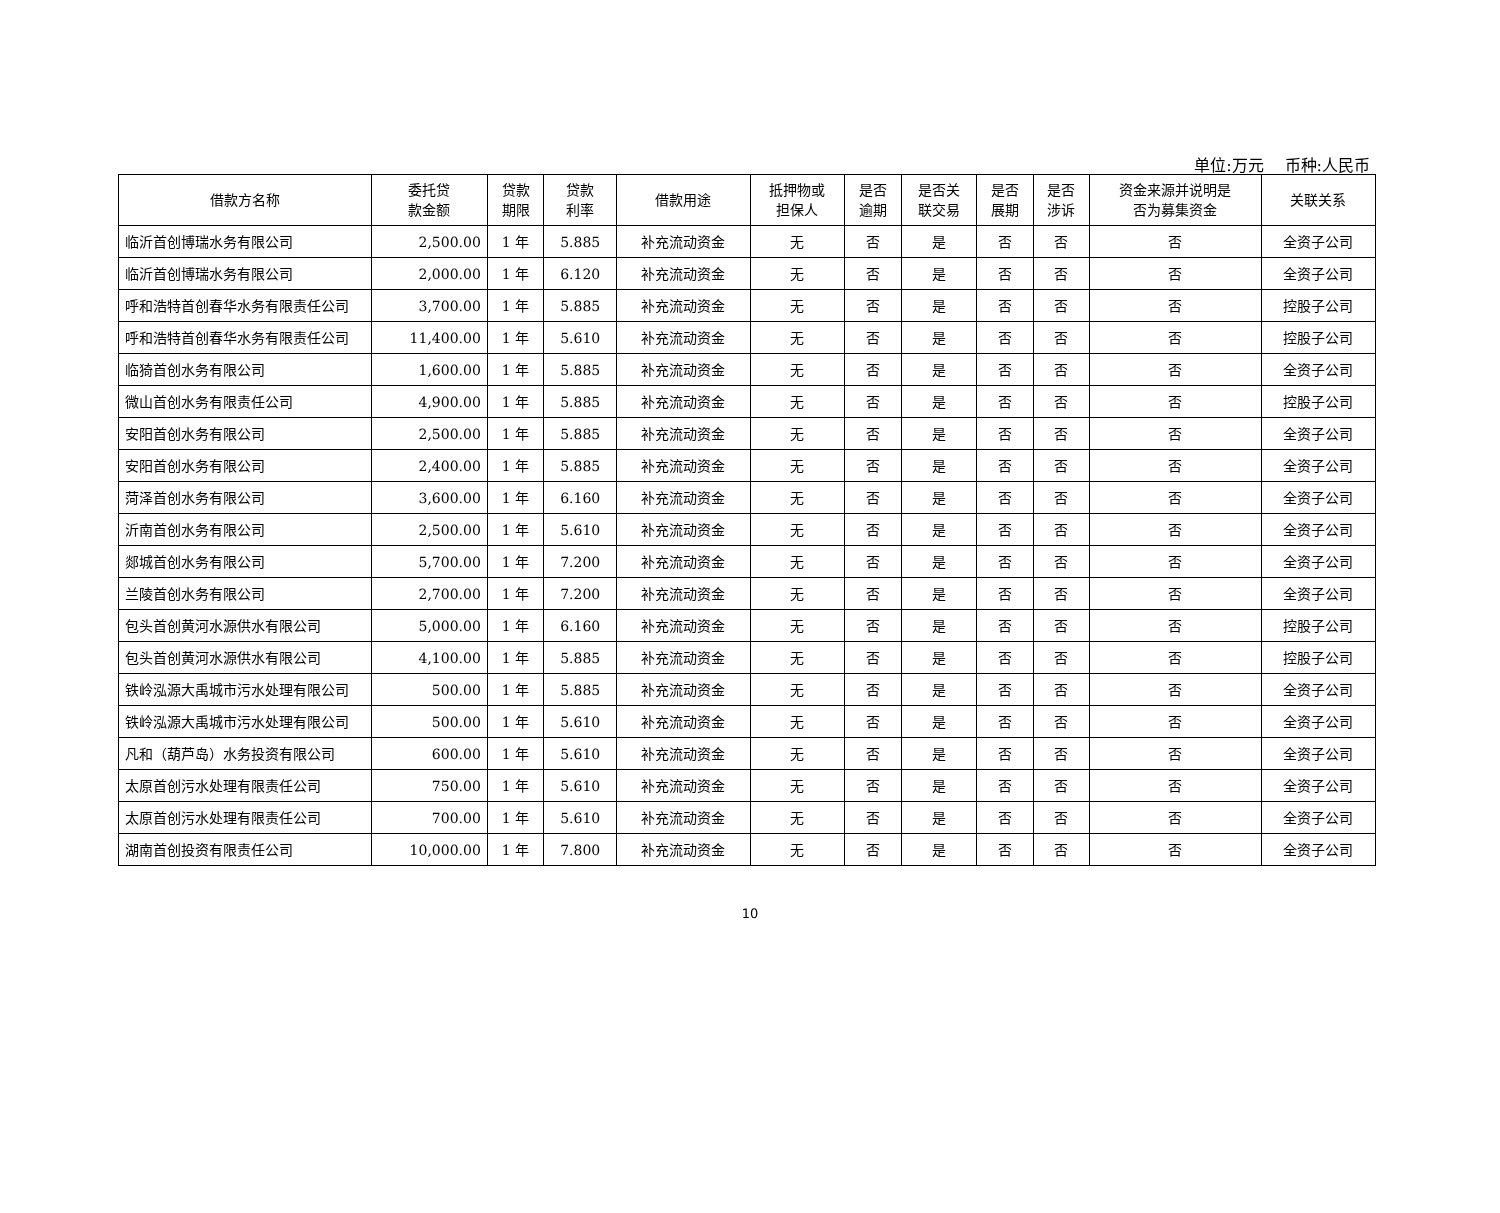单位:万元　 币种:人民币
| 借款方名称 | 委托贷 款金额 | 贷款 期限 | 贷款 利率 | 借款用途 | 抵押物或 担保人 | 是否 逾期 | 是否关 联交易 | 是否 展期 | 是否 涉诉 | 资金来源并说明是 否为募集资金 | 关联关系 |
| --- | --- | --- | --- | --- | --- | --- | --- | --- | --- | --- | --- |
| 临沂首创博瑞水务有限公司 | 2,500.00 | 1 年 | 5.885 | 补充流动资金 | 无 | 否 | 是 | 否 | 否 | 否 | 全资子公司 |
| 临沂首创博瑞水务有限公司 | 2,000.00 | 1 年 | 6.120 | 补充流动资金 | 无 | 否 | 是 | 否 | 否 | 否 | 全资子公司 |
| 呼和浩特首创春华水务有限责任公司 | 3,700.00 | 1 年 | 5.885 | 补充流动资金 | 无 | 否 | 是 | 否 | 否 | 否 | 控股子公司 |
| 呼和浩特首创春华水务有限责任公司 | 11,400.00 | 1 年 | 5.610 | 补充流动资金 | 无 | 否 | 是 | 否 | 否 | 否 | 控股子公司 |
| 临猗首创水务有限公司 | 1,600.00 | 1 年 | 5.885 | 补充流动资金 | 无 | 否 | 是 | 否 | 否 | 否 | 全资子公司 |
| 微山首创水务有限责任公司 | 4,900.00 | 1 年 | 5.885 | 补充流动资金 | 无 | 否 | 是 | 否 | 否 | 否 | 控股子公司 |
| 安阳首创水务有限公司 | 2,500.00 | 1 年 | 5.885 | 补充流动资金 | 无 | 否 | 是 | 否 | 否 | 否 | 全资子公司 |
| 安阳首创水务有限公司 | 2,400.00 | 1 年 | 5.885 | 补充流动资金 | 无 | 否 | 是 | 否 | 否 | 否 | 全资子公司 |
| 菏泽首创水务有限公司 | 3,600.00 | 1 年 | 6.160 | 补充流动资金 | 无 | 否 | 是 | 否 | 否 | 否 | 全资子公司 |
| 沂南首创水务有限公司 | 2,500.00 | 1 年 | 5.610 | 补充流动资金 | 无 | 否 | 是 | 否 | 否 | 否 | 全资子公司 |
| 郯城首创水务有限公司 | 5,700.00 | 1 年 | 7.200 | 补充流动资金 | 无 | 否 | 是 | 否 | 否 | 否 | 全资子公司 |
| 兰陵首创水务有限公司 | 2,700.00 | 1 年 | 7.200 | 补充流动资金 | 无 | 否 | 是 | 否 | 否 | 否 | 全资子公司 |
| 包头首创黄河水源供水有限公司 | 5,000.00 | 1 年 | 6.160 | 补充流动资金 | 无 | 否 | 是 | 否 | 否 | 否 | 控股子公司 |
| 包头首创黄河水源供水有限公司 | 4,100.00 | 1 年 | 5.885 | 补充流动资金 | 无 | 否 | 是 | 否 | 否 | 否 | 控股子公司 |
| 铁岭泓源大禹城市污水处理有限公司 | 500.00 | 1 年 | 5.885 | 补充流动资金 | 无 | 否 | 是 | 否 | 否 | 否 | 全资子公司 |
| 铁岭泓源大禹城市污水处理有限公司 | 500.00 | 1 年 | 5.610 | 补充流动资金 | 无 | 否 | 是 | 否 | 否 | 否 | 全资子公司 |
| 凡和（葫芦岛）水务投资有限公司 | 600.00 | 1 年 | 5.610 | 补充流动资金 | 无 | 否 | 是 | 否 | 否 | 否 | 全资子公司 |
| 太原首创污水处理有限责任公司 | 750.00 | 1 年 | 5.610 | 补充流动资金 | 无 | 否 | 是 | 否 | 否 | 否 | 全资子公司 |
| 太原首创污水处理有限责任公司 | 700.00 | 1 年 | 5.610 | 补充流动资金 | 无 | 否 | 是 | 否 | 否 | 否 | 全资子公司 |
| 湖南首创投资有限责任公司 | 10,000.00 | 1 年 | 7.800 | 补充流动资金 | 无 | 否 | 是 | 否 | 否 | 否 | 全资子公司 |
10